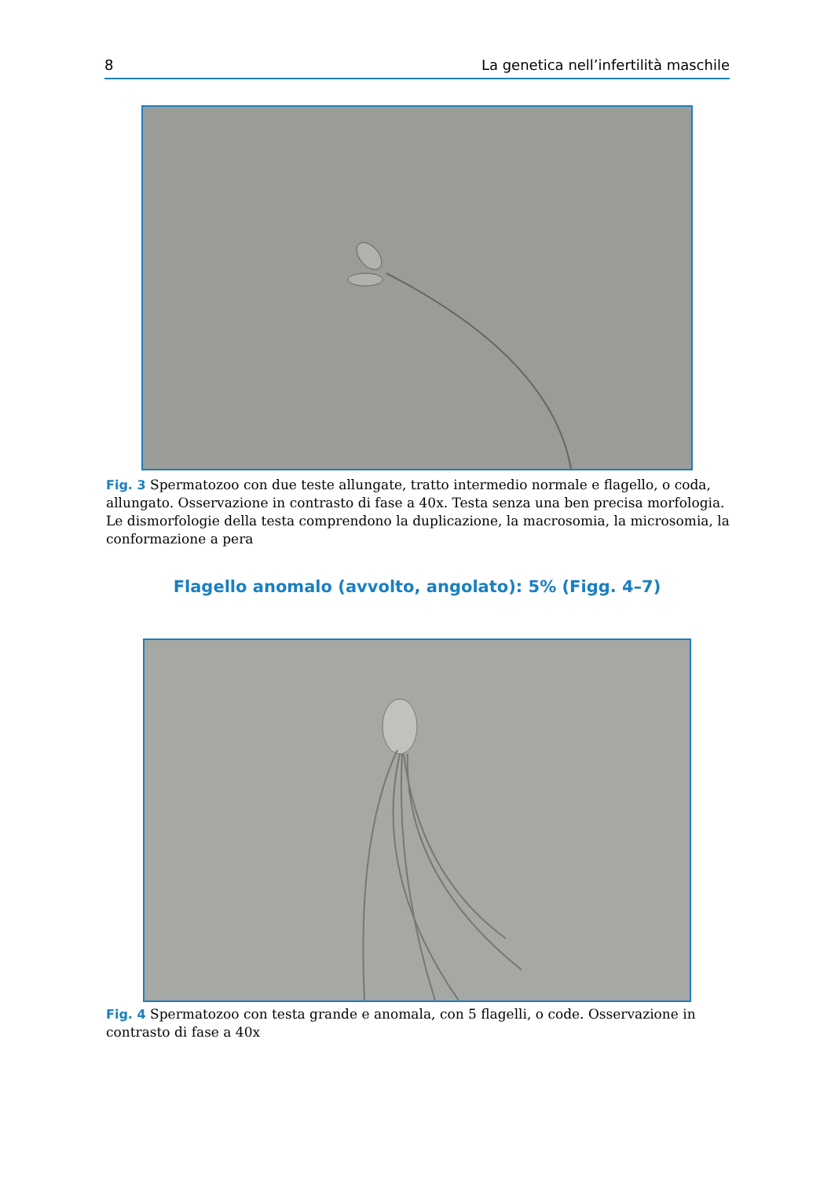8 La genetica nell’infertilità maschile
Fig. 3 Spermatozoo con due teste allungate, tratto intermedio normale e flagello, o coda, allungato. Osservazione in contrasto di fase a 40x. Testa senza una ben precisa morfologia. Le dismorfologie della testa comprendono la duplicazione, la macrosomia, la microsomia, la conformazione a pera
Flagello anomalo (avvolto, angolato): 5% (Figg. 4–7)
Fig. 4 Spermatozoo con testa grande e anomala, con 5 flagelli, o code. Osservazione in contrasto di fase a 40x